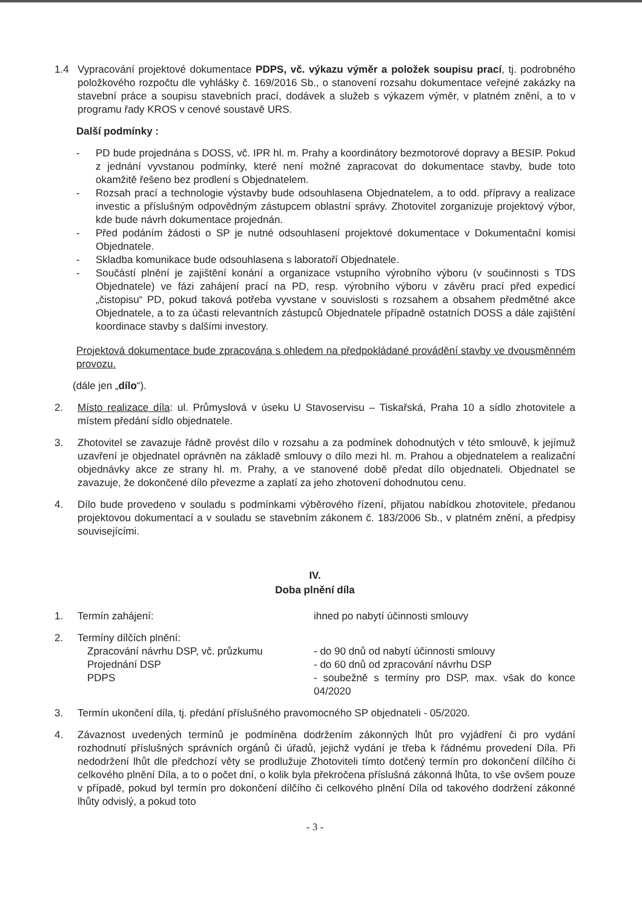1.4 Vypracování projektové dokumentace PDPS, vč. výkazu výměr a položek soupisu prací, tj. podrobného položkového rozpočtu dle vyhlášky č. 169/2016 Sb., o stanovení rozsahu dokumentace veřejné zakázky na stavební práce a soupisu stavebních prací, dodávek a služeb s výkazem výměr, v platném znění, a to v programu řady KROS v cenové soustavě URS.
Další podmínky :
- PD bude projednána s DOSS, vč. IPR hl. m. Prahy a koordinátory bezmotorové dopravy a BESIP. Pokud z jednání vyvstanou podmínky, které není možné zapracovat do dokumentace stavby, bude toto okamžitě řešeno bez prodlení s Objednatelem.
- Rozsah prací a technologie výstavby bude odsouhlasena Objednatelem, a to odd. přípravy a realizace investic a příslušným odpovědným zástupcem oblastní správy. Zhotovitel zorganizuje projektový výbor, kde bude návrh dokumentace projednán.
- Před podáním žádosti o SP je nutné odsouhlasení projektové dokumentace v Dokumentační komisi Objednatele.
- Skladba komunikace bude odsouhlasena s laboratoří Objednatele.
- Součástí plnění je zajištění konání a organizace vstupního výrobního výboru (v součinnosti s TDS Objednatele) ve fázi zahájení prací na PD, resp. výrobního výboru v závěru prací před expedicí „čistopisu“ PD, pokud taková potřeba vyvstane v souvislosti s rozsahem a obsahem předmětné akce Objednatele, a to za účasti relevantních zástupců Objednatele případně ostatních DOSS a dále zajištění koordinace stavby s dalšími investory.
Projektová dokumentace bude zpracována s ohledem na předpokládané provádění stavby ve dvousměnném provozu.
(dále jen „dílo“).
2. Místo realizace díla: ul. Průmyslová v úseku U Stavoservisu – Tiskařská, Praha 10 a sídlo zhotovitele a místem předání sídlo objednatele.
3. Zhotovitel se zavazuje řádně provést dílo v rozsahu a za podmínek dohodnutých v této smlouvě, k jejímuž uzavření je objednatel oprávněn na základě smlouvy o dílo mezi hl. m. Prahou a objednatelem a realizační objednávky akce ze strany hl. m. Prahy, a ve stanovené době předat dílo objednateli. Objednatel se zavazuje, že dokončené dílo převezme a zaplatí za jeho zhotovení dohodnutou cenu.
4. Dílo bude provedeno v souladu s podmínkami výběrového řízení, přijatou nabídkou zhotovitele, předanou projektovou dokumentací a v souladu se stavebním zákonem č. 183/2006 Sb., v platném znění, a předpisy souvisejícími.
IV.
Doba plnění díla
1. Termín zahájení: ihned po nabytí účinnosti smlouvy
2. Termíny dílčích plnění:
Zpracování návrhu DSP, vč. průzkumu - do 90 dnů od nabytí účinnosti smlouvy Projednání DSP - do 60 dnů od zpracování návrhu DSP PDPS - soubežně s termíny pro DSP, max. však do konce 04/2020
3. Termín ukončení díla, tj. předání příslušného pravomocného SP objednateli - 05/2020.
4. Závaznost uvedených termínů je podmíněna dodržením zákonných lhůt pro vyjádření či pro vydání rozhodnutí příslušných správních orgánů či úřadů, jejichž vydání je třeba k řádnému provedení Díla. Při nedodržení lhůt dle předchozí věty se prodlužuje Zhotoviteli tímto dotčený termín pro dokončení dílčího či celkového plnění Díla, a to o počet dní, o kolik byla překročena příslušná zákonná lhůta, to vše ovšem pouze v případě, pokud byl termín pro dokončení dílčího či celkového plnění Díla od takového dodržení zákonné lhůty odvislý, a pokud toto
- 3 -